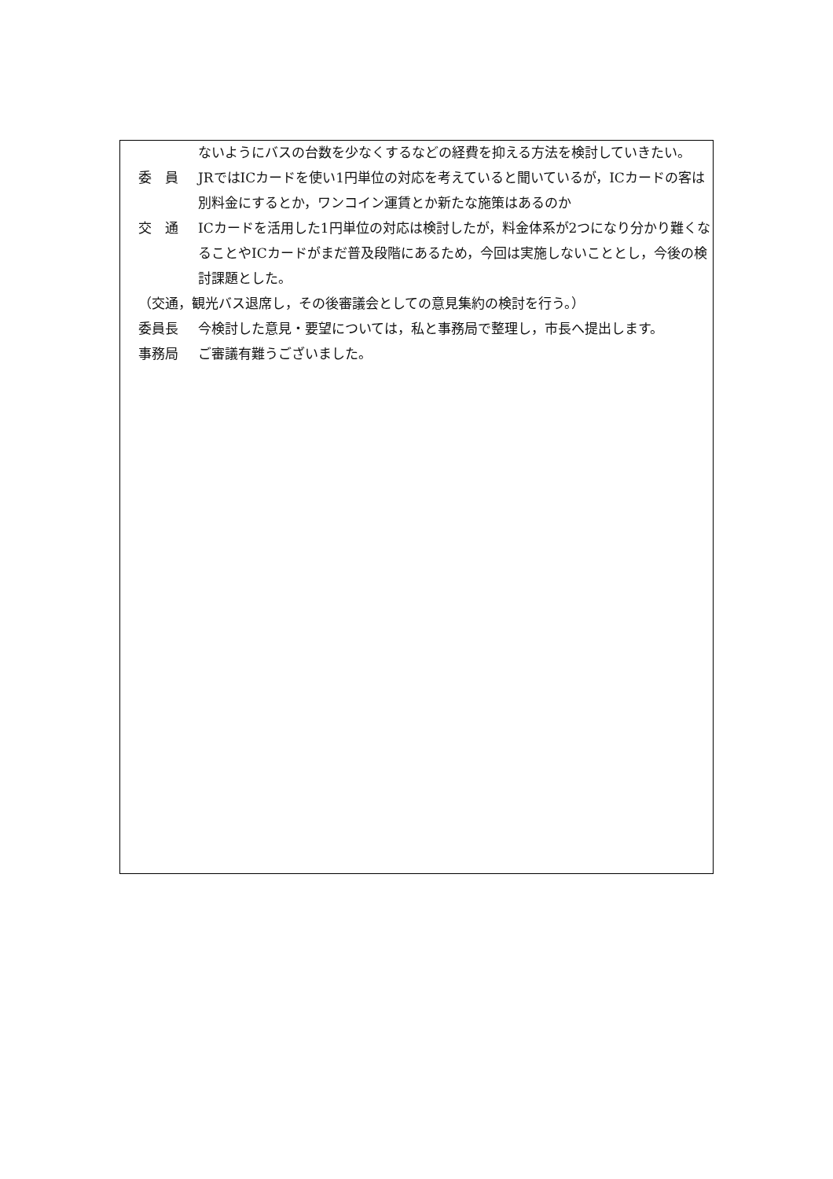ないようにバスの台数を少なくするなどの経費を抑える方法を検討していきたい。
委　員 JRではICカードを使い1円単位の対応を考えていると聞いているが，ICカードの客は別料金にするとか，ワンコイン運賃とか新たな施策はあるのか
交　通 ICカードを活用した1円単位の対応は検討したが，料金体系が2つになり分かり難くなることやICカードがまだ普及段階にあるため，今回は実施しないこととし，今後の検討課題とした。
（交通，観光バス退席し，その後審議会としての意見集約の検討を行う。）
委員長 今検討した意見・要望については，私と事務局で整理し，市長へ提出します。
事務局 ご審議有難うございました。